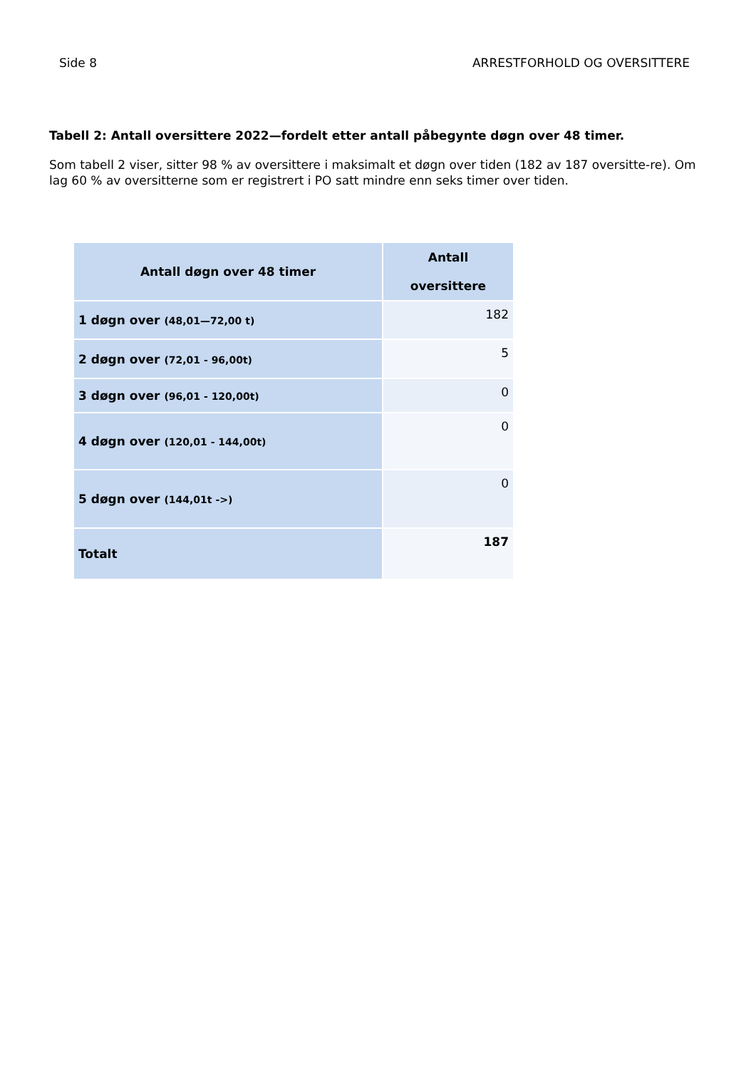Side 8 ARRESTFORHOLD OG OVERSITTERE
Tabell 2: Antall oversittere 2022—fordelt etter antall påbegynte døgn over 48 timer.
Som tabell 2 viser, sitter 98 % av oversittere i maksimalt et døgn over tiden (182 av 187 oversitte-re). Om lag 60 % av oversitterne som er registrert i PO satt mindre enn seks timer over tiden.
| Antall døgn over 48 timer | Antall oversittere |
| --- | --- |
| 1 døgn over (48,01—72,00 t) | 182 |
| 2 døgn over (72,01 - 96,00t) | 5 |
| 3 døgn over (96,01 - 120,00t) | 0 |
| 4 døgn over (120,01 - 144,00t) | 0 |
| 5 døgn over (144,01t ->) | 0 |
| Totalt | 187 |